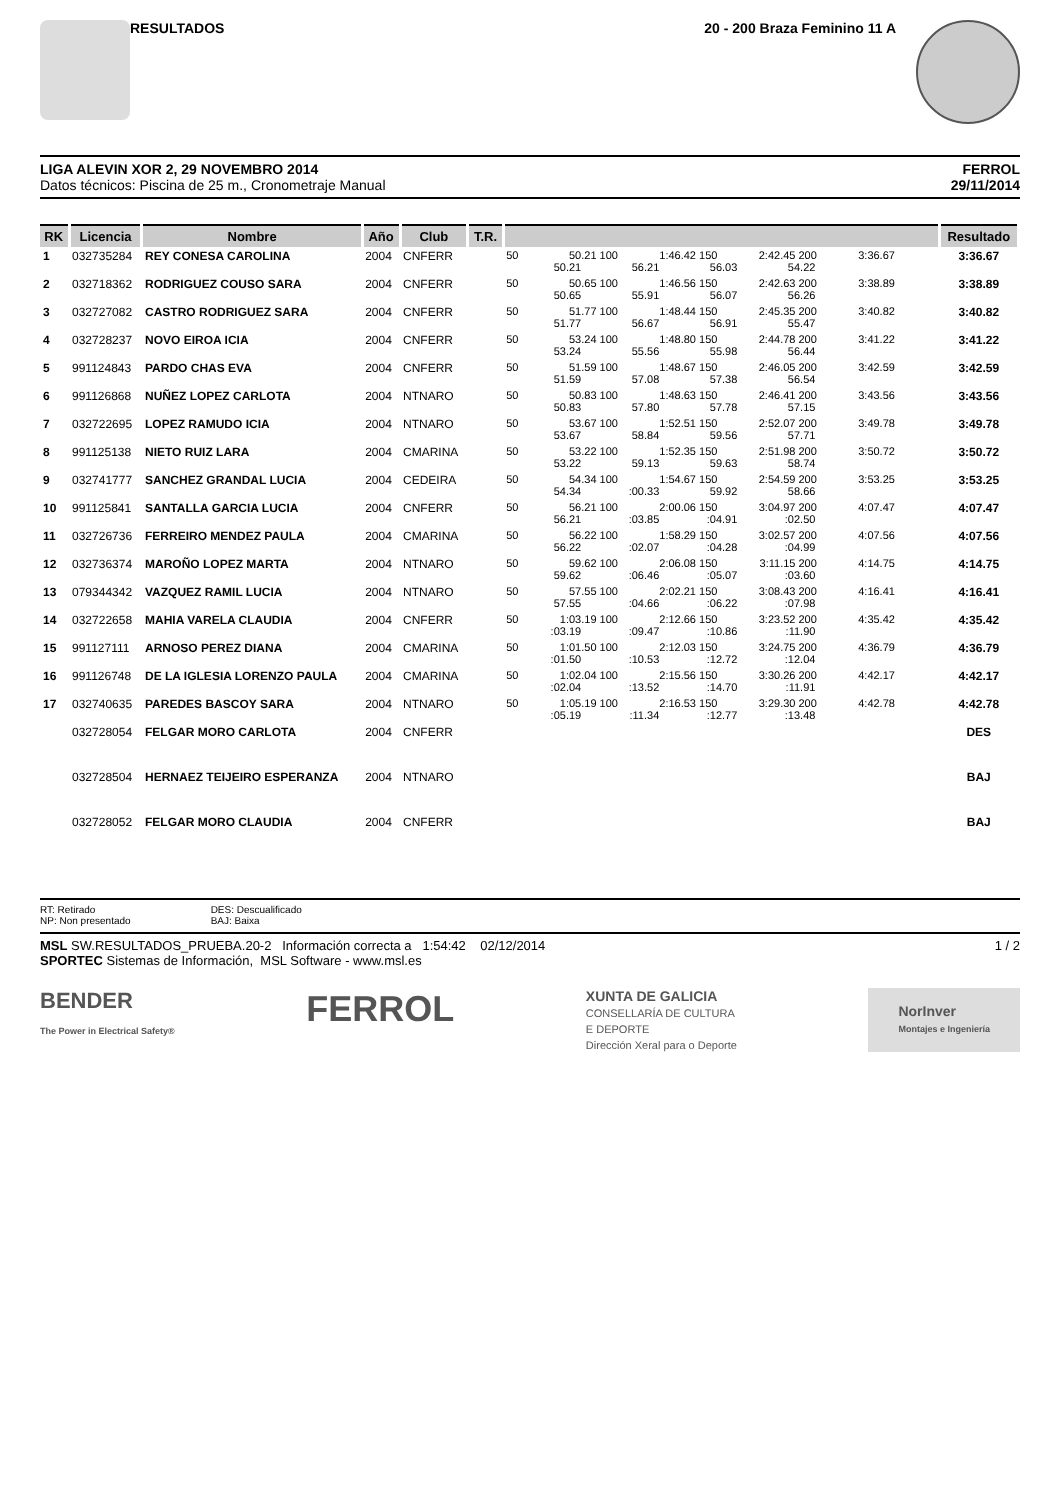RESULTADOS 20 - 200 Braza Feminino 11 A
LIGA ALEVIN XOR 2, 29 NOVEMBRO 2014
Datos técnicos: Piscina de 25 m., Cronometraje Manual
FERROL
29/11/2014
| RK | Licencia | Nombre | Año | Club | T.R. | | Resultado |
| --- | --- | --- | --- | --- | --- | --- | --- |
| 1 | 032735284 | REY CONESA CAROLINA | 2004 | CNFERR | | 50 50.21 100 1:46.42 150 2:42.45 200 3:36.67 50.21 56.21 56.03 54.22 | 3:36.67 |
| 2 | 032718362 | RODRIGUEZ COUSO SARA | 2004 | CNFERR | | 50 50.65 100 1:46.56 150 2:42.63 200 3:38.89 50.65 55.91 56.07 56.26 | 3:38.89 |
| 3 | 032727082 | CASTRO RODRIGUEZ SARA | 2004 | CNFERR | | 50 51.77 100 1:48.44 150 2:45.35 200 3:40.82 51.77 56.67 56.91 55.47 | 3:40.82 |
| 4 | 032728237 | NOVO EIROA ICIA | 2004 | CNFERR | | 50 53.24 100 1:48.80 150 2:44.78 200 3:41.22 53.24 55.56 55.98 56.44 | 3:41.22 |
| 5 | 991124843 | PARDO CHAS EVA | 2004 | CNFERR | | 50 51.59 100 1:48.67 150 2:46.05 200 3:42.59 51.59 57.08 57.38 56.54 | 3:42.59 |
| 6 | 991126868 | NUÑEZ LOPEZ CARLOTA | 2004 | NTNARO | | 50 50.83 100 1:48.63 150 2:46.41 200 3:43.56 50.83 57.80 57.78 57.15 | 3:43.56 |
| 7 | 032722695 | LOPEZ RAMUDO ICIA | 2004 | NTNARO | | 50 53.67 100 1:52.51 150 2:52.07 200 3:49.78 53.67 58.84 59.56 57.71 | 3:49.78 |
| 8 | 991125138 | NIETO RUIZ LARA | 2004 | CMARINA | | 50 53.22 100 1:52.35 150 2:51.98 200 3:50.72 53.22 59.13 59.63 58.74 | 3:50.72 |
| 9 | 032741777 | SANCHEZ GRANDAL LUCIA | 2004 | CEDEIRA | | 50 54.34 100 1:54.67 150 2:54.59 200 3:53.25 54.34 :00.33 59.92 58.66 | 3:53.25 |
| 10 | 991125841 | SANTALLA GARCIA LUCIA | 2004 | CNFERR | | 50 56.21 100 2:00.06 150 3:04.97 200 4:07.47 56.21 :03.85 :04.91 :02.50 | 4:07.47 |
| 11 | 032726736 | FERREIRO MENDEZ PAULA | 2004 | CMARINA | | 50 56.22 100 1:58.29 150 3:02.57 200 4:07.56 56.22 :02.07 :04.28 :04.99 | 4:07.56 |
| 12 | 032736374 | MAROÑO LOPEZ MARTA | 2004 | NTNARO | | 50 59.62 100 2:06.08 150 3:11.15 200 4:14.75 59.62 :06.46 :05.07 :03.60 | 4:14.75 |
| 13 | 079344342 | VAZQUEZ RAMIL LUCIA | 2004 | NTNARO | | 50 57.55 100 2:02.21 150 3:08.43 200 4:16.41 57.55 :04.66 :06.22 :07.98 | 4:16.41 |
| 14 | 032722658 | MAHIA VARELA CLAUDIA | 2004 | CNFERR | | 50 1:03.19 100 2:12.66 150 3:23.52 200 4:35.42 :03.19 :09.47 :10.86 :11.90 | 4:35.42 |
| 15 | 991127111 | ARNOSO PEREZ DIANA | 2004 | CMARINA | | 50 1:01.50 100 2:12.03 150 3:24.75 200 4:36.79 :01.50 :10.53 :12.72 :12.04 | 4:36.79 |
| 16 | 991126748 | DE LA IGLESIA LORENZO PAULA | 2004 | CMARINA | | 50 1:02.04 100 2:15.56 150 3:30.26 200 4:42.17 :02.04 :13.52 :14.70 :11.91 | 4:42.17 |
| 17 | 032740635 | PAREDES BASCOY SARA | 2004 | NTNARO | | 50 1:05.19 100 2:16.53 150 3:29.30 200 4:42.78 :05.19 :11.34 :12.77 :13.48 | 4:42.78 |
| | 032728054 | FELGAR MORO CARLOTA | 2004 | CNFERR | | | DES |
| | 032728504 | HERNAEZ TEIJEIRO ESPERANZA | 2004 | NTNARO | | | BAJ |
| | 032728052 | FELGAR MORO CLAUDIA | 2004 | CNFERR | | | BAJ |
RT: Retirado
NP: Non presentado
DES: Descualificado
BAJ: Baixa
MSL SW.RESULTADOS_PRUEBA.20-2 Información correcta a 1:54:42 02/12/2014 1 / 2
SPORTEC Sistemas de Información, MSL Software - www.msl.es
BENDER
The Power in Electrical Safety®
FERROL
XUNTA DE GALICIA
CONSELLARÍA DE CULTURA
E DEPORTE
Dirección Xeral para o Deporte
NorInver
Montajes e Ingeniería